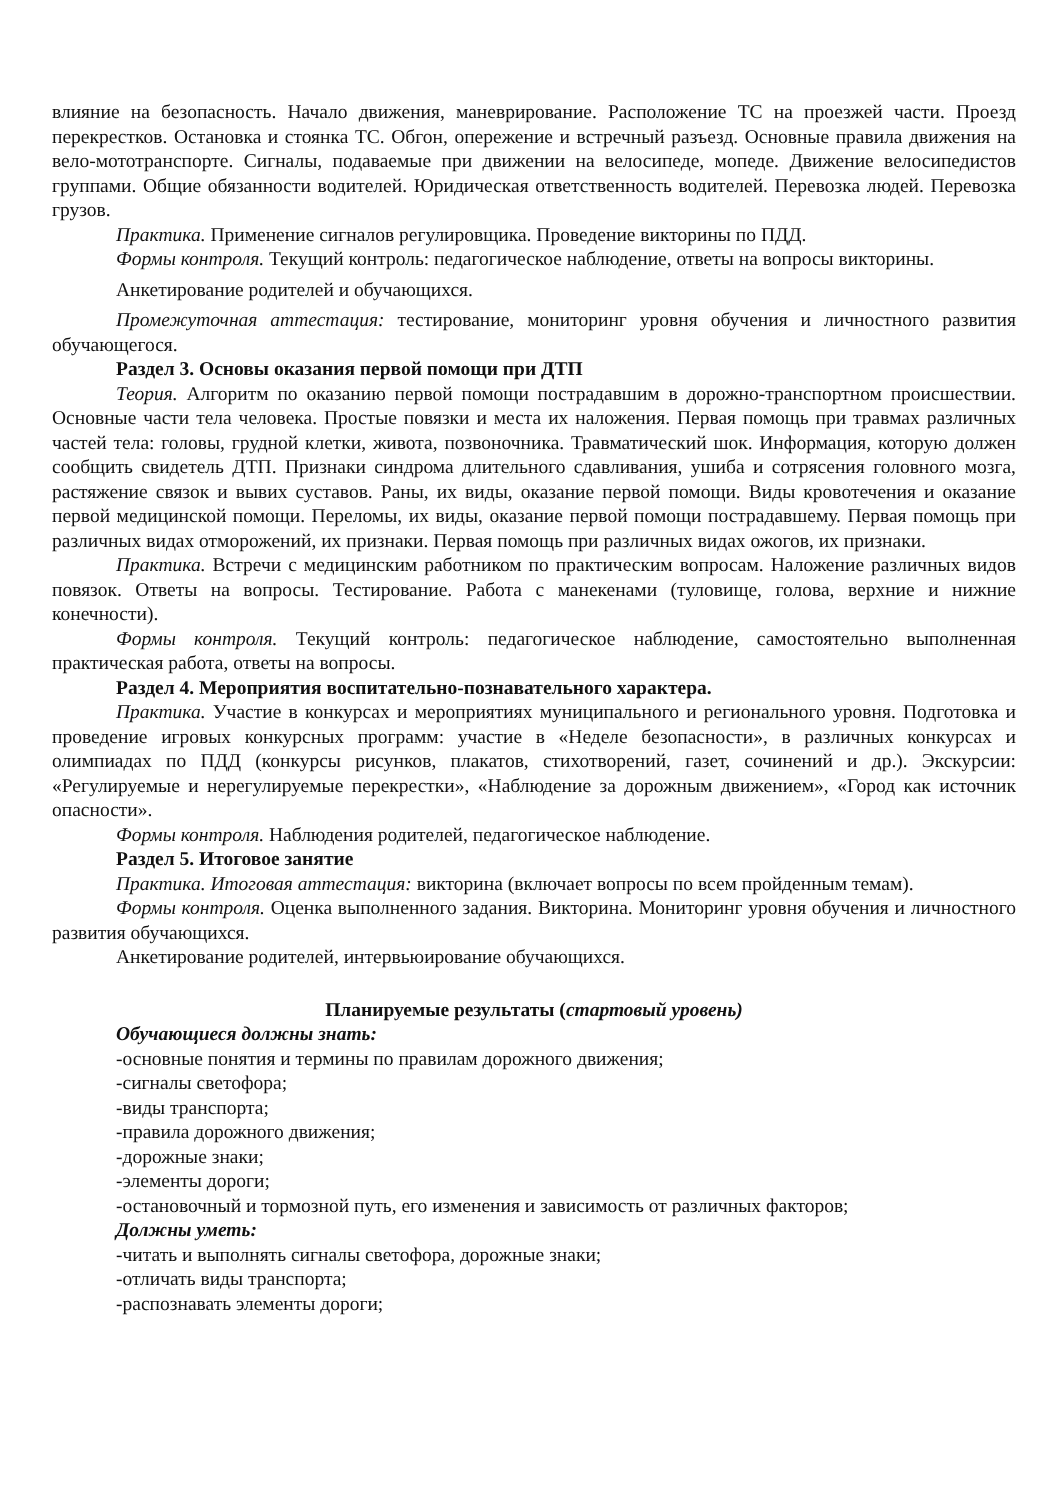влияние на безопасность. Начало движения, маневрирование. Расположение ТС на проезжей части. Проезд перекрестков. Остановка и стоянка ТС. Обгон, опережение и встречный разъезд. Основные правила движения на вело-мототранспорте. Сигналы, подаваемые при движении на велосипеде, мопеде. Движение велосипедистов группами. Общие обязанности водителей. Юридическая ответственность водителей. Перевозка людей. Перевозка грузов.
Практика. Применение сигналов регулировщика. Проведение викторины по ПДД.
Формы контроля. Текущий контроль: педагогическое наблюдение, ответы на вопросы викторины.
Анкетирование родителей и обучающихся.
Промежуточная аттестация: тестирование, мониторинг уровня обучения и личностного развития обучающегося.
Раздел 3. Основы оказания первой помощи при ДТП
Теория. Алгоритм по оказанию первой помощи пострадавшим в дорожно-транспортном происшествии. Основные части тела человека. Простые повязки и места их наложения. Первая помощь при травмах различных частей тела: головы, грудной клетки, живота, позвоночника. Травматический шок. Информация, которую должен сообщить свидетель ДТП. Признаки синдрома длительного сдавливания, ушиба и сотрясения головного мозга, растяжение связок и вывих суставов. Раны, их виды, оказание первой помощи. Виды кровотечения и оказание первой медицинской помощи. Переломы, их виды, оказание первой помощи пострадавшему. Первая помощь при различных видах отморожений, их признаки. Первая помощь при различных видах ожогов, их признаки.
Практика. Встречи с медицинским работником по практическим вопросам. Наложение различных видов повязок. Ответы на вопросы. Тестирование. Работа с манекенами (туловище, голова, верхние и нижние конечности).
Формы контроля. Текущий контроль: педагогическое наблюдение, самостоятельно выполненная практическая работа, ответы на вопросы.
Раздел 4. Мероприятия воспитательно-познавательного характера.
Практика. Участие в конкурсах и мероприятиях муниципального и регионального уровня. Подготовка и проведение игровых конкурсных программ: участие в «Неделе безопасности», в различных конкурсах и олимпиадах по ПДД (конкурсы рисунков, плакатов, стихотворений, газет, сочинений и др.). Экскурсии: «Регулируемые и нерегулируемые перекрестки», «Наблюдение за дорожным движением», «Город как источник опасности».
Формы контроля. Наблюдения родителей, педагогическое наблюдение.
Раздел 5. Итоговое занятие
Практика. Итоговая аттестация: викторина (включает вопросы по всем пройденным темам).
Формы контроля. Оценка выполненного задания. Викторина. Мониторинг уровня обучения и личностного развития обучающихся.
Анкетирование родителей, интервьюирование обучающихся.
Планируемые результаты (стартовый уровень)
Обучающиеся должны знать:
-основные понятия и термины по правилам дорожного движения;
-сигналы светофора;
-виды транспорта;
-правила дорожного движения;
-дорожные знаки;
-элементы дороги;
-остановочный и тормозной путь, его изменения и зависимость от различных факторов;
Должны уметь:
-читать и выполнять сигналы светофора, дорожные знаки;
-отличать виды транспорта;
-распознавать элементы дороги;